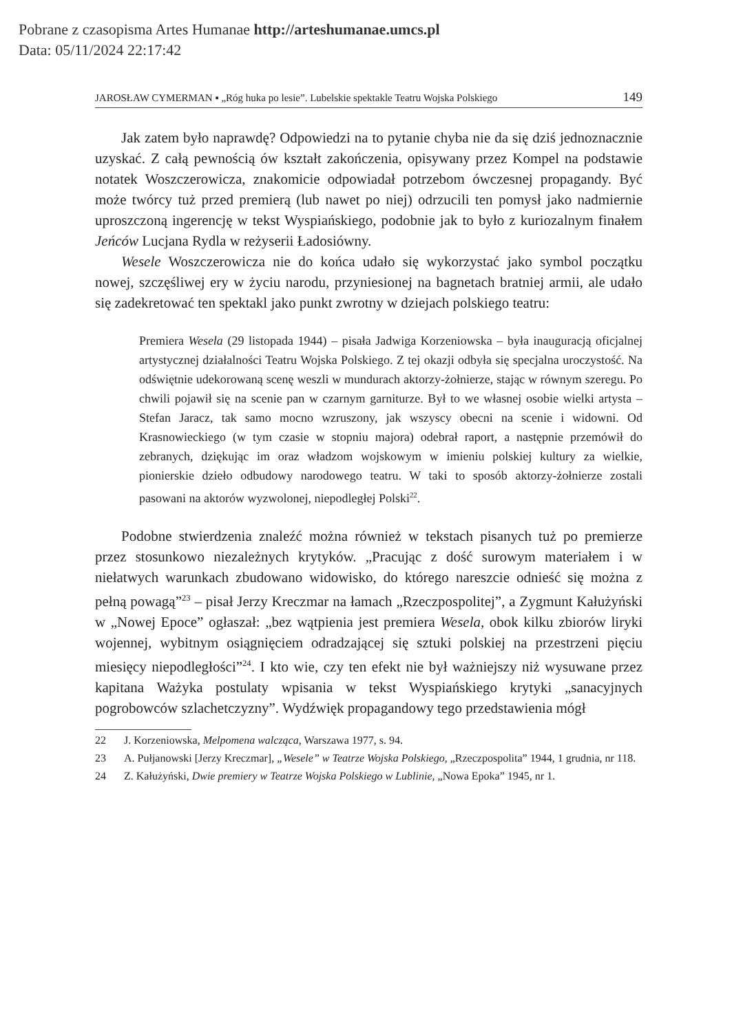Pobrane z czasopisma Artes Humanae http://arteshumanae.umcs.pl
Data: 05/11/2024 22:17:42
JAROSŁAW CYMERMAN ▪ „Róg huka po lesie”. Lubelskie spektakle Teatru Wojska Polskiego 149
Jak zatem było naprawdę? Odpowiedzi na to pytanie chyba nie da się dziś jednoznacznie uzyskać. Z całą pewnością ów kształt zakończenia, opisywany przez Kompel na podstawie notatek Woszczerowicza, znakomicie odpowiadał potrzebom ówczesnej propagandy. Być może twórcy tuż przed premierą (lub nawet po niej) odrzucili ten pomysł jako nadmiernie uproszczoną ingerencję w tekst Wyspiańskiego, podobnie jak to było z kuriozalnym finałem Jeńców Lucjana Rydla w reżyserii Ładosiówny.
Wesele Woszczerowicza nie do końca udało się wykorzystać jako symbol początku nowej, szczęśliwej ery w życiu narodu, przyniesionej na bagnetach bratniej armii, ale udało się zadekretować ten spektakl jako punkt zwrotny w dziejach polskiego teatru:
Premiera Wesela (29 listopada 1944) – pisała Jadwiga Korzeniowska – była inauguracją oficjalnej artystycznej działalności Teatru Wojska Polskiego. Z tej okazji odbyła się specjalna uroczystość. Na odświętnie udekorowaną scenę weszli w mundurach aktorzy-żołnierze, stając w równym szeregu. Po chwili pojawił się na scenie pan w czarnym garniturze. Był to we własnej osobie wielki artysta – Stefan Jaracz, tak samo mocno wzruszony, jak wszyscy obecni na scenie i widowni. Od Krasnowieckiego (w tym czasie w stopniu majora) odebrał raport, a następnie przemówił do zebranych, dziękując im oraz władzom wojskowym w imieniu polskiej kultury za wielkie, pionierskie dzieło odbudowy narodowego teatru. W taki to sposób aktorzy-żołnierze zostali pasowani na aktorów wyzwolonej, niepodległej Polski<sup>22</sup>.
Podobne stwierdzenia znaleźć można również w tekstach pisanych tuż po premierze przez stosunkowo niezależnych krytyków. „Pracując z dość surowym materiałem i w niełatwych warunkach zbudowano widowisko, do którego nareszcie odnieść się można z pełną powagą”<sup>23</sup> – pisał Jerzy Kreczmar na łamach „Rzeczpospolitej”, a Zygmunt Kałużyński w „Nowej Epoce” ogłaszał: „bez wątpienia jest premiera Wesela, obok kilku zbiorów liryki wojennej, wybitnym osiągnięciem odradzającej się sztuki polskiej na przestrzeni pięciu miesięcy niepodległości”<sup>24</sup>. I kto wie, czy ten efekt nie był ważniejszy niż wysuwane przez kapitana Ważyka postulaty wpisania w tekst Wyspiańskiego krytyki „sanacyjnych pogrobowców szlachetczyzny”. Wydźwięk propagandowy tego przedstawienia mógł
22 J. Korzeniowska, Melpomena walcząca, Warszawa 1977, s. 94.
23 A. Pułjanowski [Jerzy Kreczmar], „Wesele” w Teatrze Wojska Polskiego, „Rzeczpospolita” 1944, 1 grudnia, nr 118.
24 Z. Kałużyński, Dwie premiery w Teatrze Wojska Polskiego w Lublinie, „Nowa Epoka” 1945, nr 1.